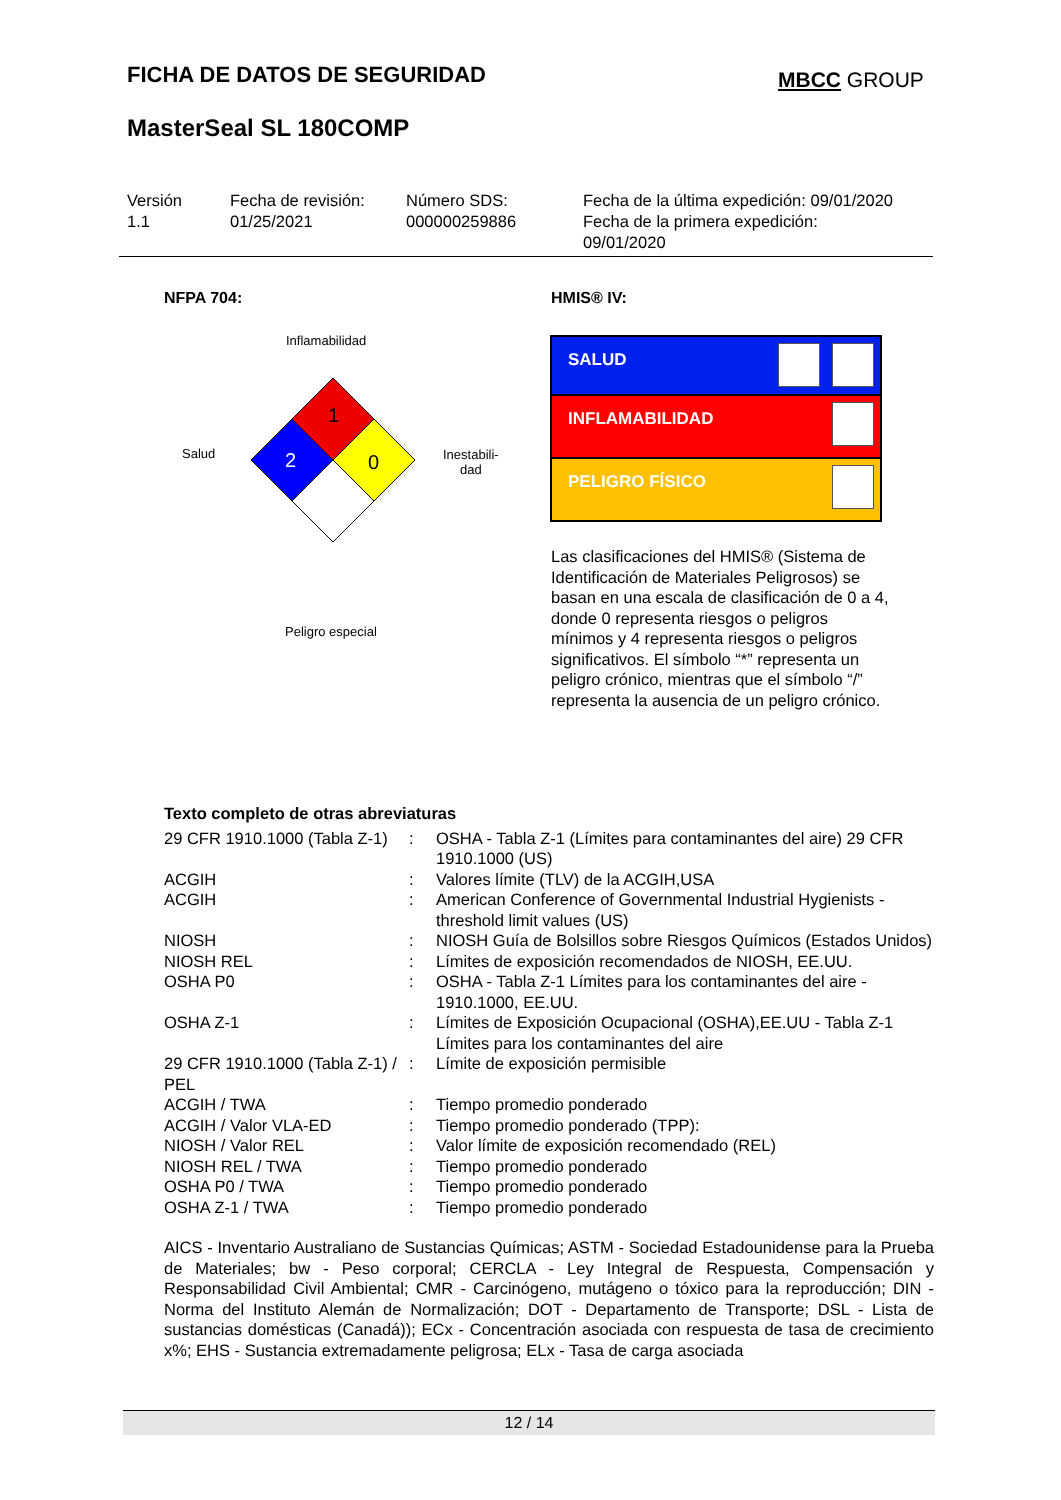FICHA DE DATOS DE SEGURIDAD MBCC GROUP
MasterSeal SL 180COMP
Versión
1.1
Fecha de revisión:
01/25/2021
Número SDS:
000000259886
Fecha de la última expedición: 09/01/2020
Fecha de la primera expedición:
09/01/2020
NFPA 704: HMIS® IV:
Inflamabilidad
Salud
Inestabili-
dad
Peligro especial
1
2
0
SALUD
INFLAMABILIDAD
PELIGRO FÍSICO
Las clasificaciones del HMIS® (Sistema de Identificación de Materiales Peligrosos) se basan en una escala de clasificación de 0 a 4, donde 0 representa riesgos o peligros mínimos y 4 representa riesgos o peligros significativos. El símbolo “*” representa un peligro crónico, mientras que el símbolo “/” representa la ausencia de un peligro crónico.
Texto completo de otras abreviaturas
| 29 CFR 1910.1000 (Tabla Z-1) | : | OSHA - Tabla Z-1 (Límites para contaminantes del aire) 29 CFR 1910.1000 (US) |
| ACGIH | : | Valores límite (TLV) de la ACGIH,USA |
| ACGIH | : | American Conference of Governmental Industrial Hygienists - threshold limit values (US) |
| NIOSH | : | NIOSH Guía de Bolsillos sobre Riesgos Químicos (Estados Unidos) |
| NIOSH REL | : | Límites de exposición recomendados de NIOSH, EE.UU. |
| OSHA P0 | : | OSHA - Tabla Z-1 Límites para los contaminantes del aire - 1910.1000, EE.UU. |
| OSHA Z-1 | : | Límites de Exposición Ocupacional (OSHA),EE.UU - Tabla Z-1 Límites para los contaminantes del aire |
| 29 CFR 1910.1000 (Tabla Z-1) / PEL | : | Límite de exposición permisible |
| ACGIH / TWA | : | Tiempo promedio ponderado |
| ACGIH / Valor VLA-ED | : | Tiempo promedio ponderado (TPP): |
| NIOSH / Valor REL | : | Valor límite de exposición recomendado (REL) |
| NIOSH REL / TWA | : | Tiempo promedio ponderado |
| OSHA P0 / TWA | : | Tiempo promedio ponderado |
| OSHA Z-1 / TWA | : | Tiempo promedio ponderado |
AICS - Inventario Australiano de Sustancias Químicas; ASTM - Sociedad Estadounidense para la Prueba de Materiales; bw - Peso corporal; CERCLA - Ley Integral de Respuesta, Compensación y Responsabilidad Civil Ambiental; CMR - Carcinógeno, mutágeno o tóxico para la reproducción; DIN - Norma del Instituto Alemán de Normalización; DOT - Departamento de Transporte; DSL - Lista de sustancias domésticas (Canadá)); ECx - Concentración asociada con respuesta de tasa de crecimiento x%; EHS - Sustancia extremadamente peligrosa; ELx - Tasa de carga asociada
12 / 14